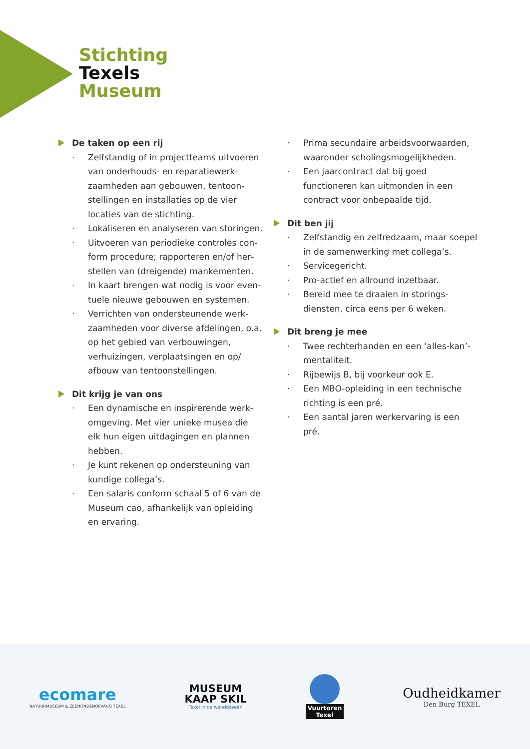Stichting
Texels
Museum
De taken op een rij
· Zelfstandig of in projectteams uitvoeren van onderhouds- en reparatiewerk­zaamheden aan gebouwen, tentoon­stellingen en installaties op de vier locaties van de stichting.
· Lokaliseren en analyseren van storingen.
· Uitvoeren van periodieke controles con­form procedure; rapporteren en/of her­stellen van (dreigende) mankementen.
· In kaart brengen wat nodig is voor even­tuele nieuwe gebouwen en systemen.
· Verrichten van ondersteunende werk­zaamheden voor diverse afdelingen, o.a. op het gebied van verbouwingen, verhuizingen, verplaatsingen en op/ afbouw van tentoonstellingen.
Dit krijg je van ons
· Een dynamische en inspirerende werk­omgeving. Met vier unieke musea die elk hun eigen uitdagingen en plannen hebben.
· Je kunt rekenen op ondersteuning van kundige collega’s.
· Een salaris conform schaal 5 of 6 van de Museum cao, afhankelijk van opleiding en ervaring.
· Prima secundaire arbeidsvoorwaarden, waaronder scholingsmogelijkheden.
· Een jaarcontract dat bij goed functioneren kan uitmonden in een contract voor onbepaalde tijd.
Dit ben jij
· Zelfstandig en zelfredzaam, maar soepel in de samenwerking met collega’s.
· Servicegericht.
· Pro-actief en allround inzetbaar.
· Bereid mee te draaien in storings­diensten, circa eens per 6 weken.
Dit breng je mee
· Twee rechterhanden en een ‘alles-kan’-mentaliteit.
· Rijbewijs B, bij voorkeur ook E.
· Een MBO-opleiding in een technische richting is een pré.
· Een aantal jaren werkervaring is een pré.
ecomare
NATUURMUSEUM & ZEEHONDENOPVANG TEXEL
MUSEUM
KAAP SKIL
Texel in de wereldzeeën
Vuurtoren
Texel
Oudheidkamer
Den Burg TEXEL